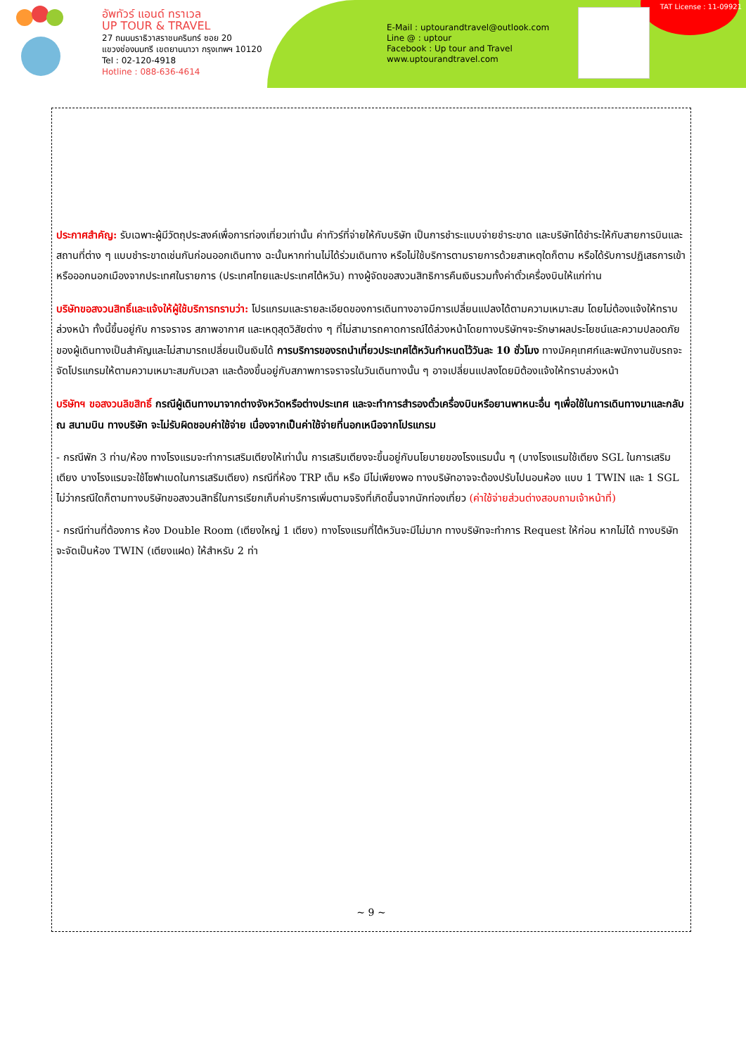อัพทัวร์ แอนด์ ทราเวล
UP TOUR & TRAVEL
27 ถนนนราธิวาสราชนครินทร์ ซอย 20
แขวงช่องนนทรี เขตยานนาวา กรุงเทพฯ 10120
Tel : 02-120-4918
Hotline : 088-636-4614
E-Mail : uptourandtravel@outlook.com
Line @ : uptour
Facebook : Up tour and Travel
www.uptourandtravel.com
TAT License : 11-09921
ประกาศสำคัญ: รับเฉพาะผู้มีวัตถุประสงค์เพื่อการท่องเที่ยวเท่านั้น ค่าทัวร์ที่จ่ายให้กับบริษัท เป็นการชำระแบบจ่ายชำระขาด และบริษัทได้ชำระให้กับสายการบินและสถานที่ต่าง ๆ แบบชำระขาดเช่นกันก่อนออกเดินทาง ฉะนั้นหากท่านไม่ได้ร่วมเดินทาง หรือไม่ใช้บริการตามรายการด้วยสาเหตุใดก็ตาม หรือได้รับการปฏิเสธการเข้าหรือออกนอกเมืองจากประเทศในรายการ (ประเทศไทยและประเทศไต้หวัน) ทางผู้จัดขอสงวนสิทธิการคืนเงินรวมทั้งค่าตั๋วเครื่องบินให้แก่ท่าน
บริษัทขอสงวนสิทธิ์และแจ้งให้ผู้ใช้บริการทราบว่า: โปรแกรมและรายละเอียดของการเดินทางอาจมีการเปลี่ยนแปลงได้ตามความเหมาะสม โดยไม่ต้องแจ้งให้ทราบล่วงหน้า ทั้งนี้ขึ้นอยู่กับ การจราจร สภาพอากาศ และเหตุสุดวิสัยต่าง ๆ ที่ไม่สามารถคาดการณ์ได้ล่วงหน้าโดยทางบริษัทฯจะรักษาผลประโยชน์และความปลอดภัยของผู้เดินทางเป็นสำคัญและไม่สามารถเปลี่ยนเป็นเงินได้ การบริการของรถนำเที่ยวประเทศไต้หวันกำหนดไว้วันละ 10 ชั่วโมง ทางมัคคุเทศก์และพนักงานขับรถจะจัดโปรแกรมให้ตามความเหมาะสมกับเวลา และต้องขึ้นอยู่กับสภาพการจราจรในวันเดินทางนั้น ๆ อาจเปลี่ยนแปลงโดยมิต้องแจ้งให้ทราบล่วงหน้า
บริษัทฯ ขอสงวนลิขสิทธิ์ กรณีผู้เดินทางมาจากต่างจังหวัดหรือต่างประเทศ และจะทำการสำรองตั๋วเครื่องบินหรือยานพาหนะอื่น ๆเพื่อใช้ในการเดินทางมาและกลับ ณ สนามบิน ทางบริษัท จะไม่รับผิดชอบค่าใช้จ่าย เนื่องจากเป็นค่าใช้จ่ายที่นอกเหนือจากโปรแกรม
- กรณีพัก 3 ท่าน/ห้อง ทางโรงแรมจะทำการเสริมเตียงให้เท่านั้น การเสริมเตียงจะขึ้นอยู่กับนโยบายของโรงแรมนั้น ๆ (บางโรงแรมใช้เตียง SGL ในการเสริมเตียง บางโรงแรมจะใช้โซฟาเบดในการเสริมเตียง) กรณีที่ห้อง TRP เต็ม หรือ มีไม่เพียงพอ ทางบริษัทอาจจะต้องปรับไปนอนห้อง แบบ 1 TWIN และ 1 SGL ไม่ว่ากรณีใดก็ตามทางบริษัทขอสงวนสิทธิ์ในการเรียกเก็บค่าบริการเพิ่มตามจริงที่เกิดขึ้นจากนักท่องเที่ยว (ค่าใช้จ่ายส่วนต่างสอบถามเจ้าหน้าที่)
- กรณีท่านที่ต้องการ ห้อง Double Room (เตียงใหญ่ 1 เตียง) ทางโรงแรมที่ไต้หวันจะมีไม่มาก ทางบริษัทจะทำการ Request ให้ก่อน หากไม่ได้ ทางบริษัทจะจัดเป็นห้อง TWIN (เตียงแฝด) ให้สำหรับ 2 ท่า
~ 9 ~